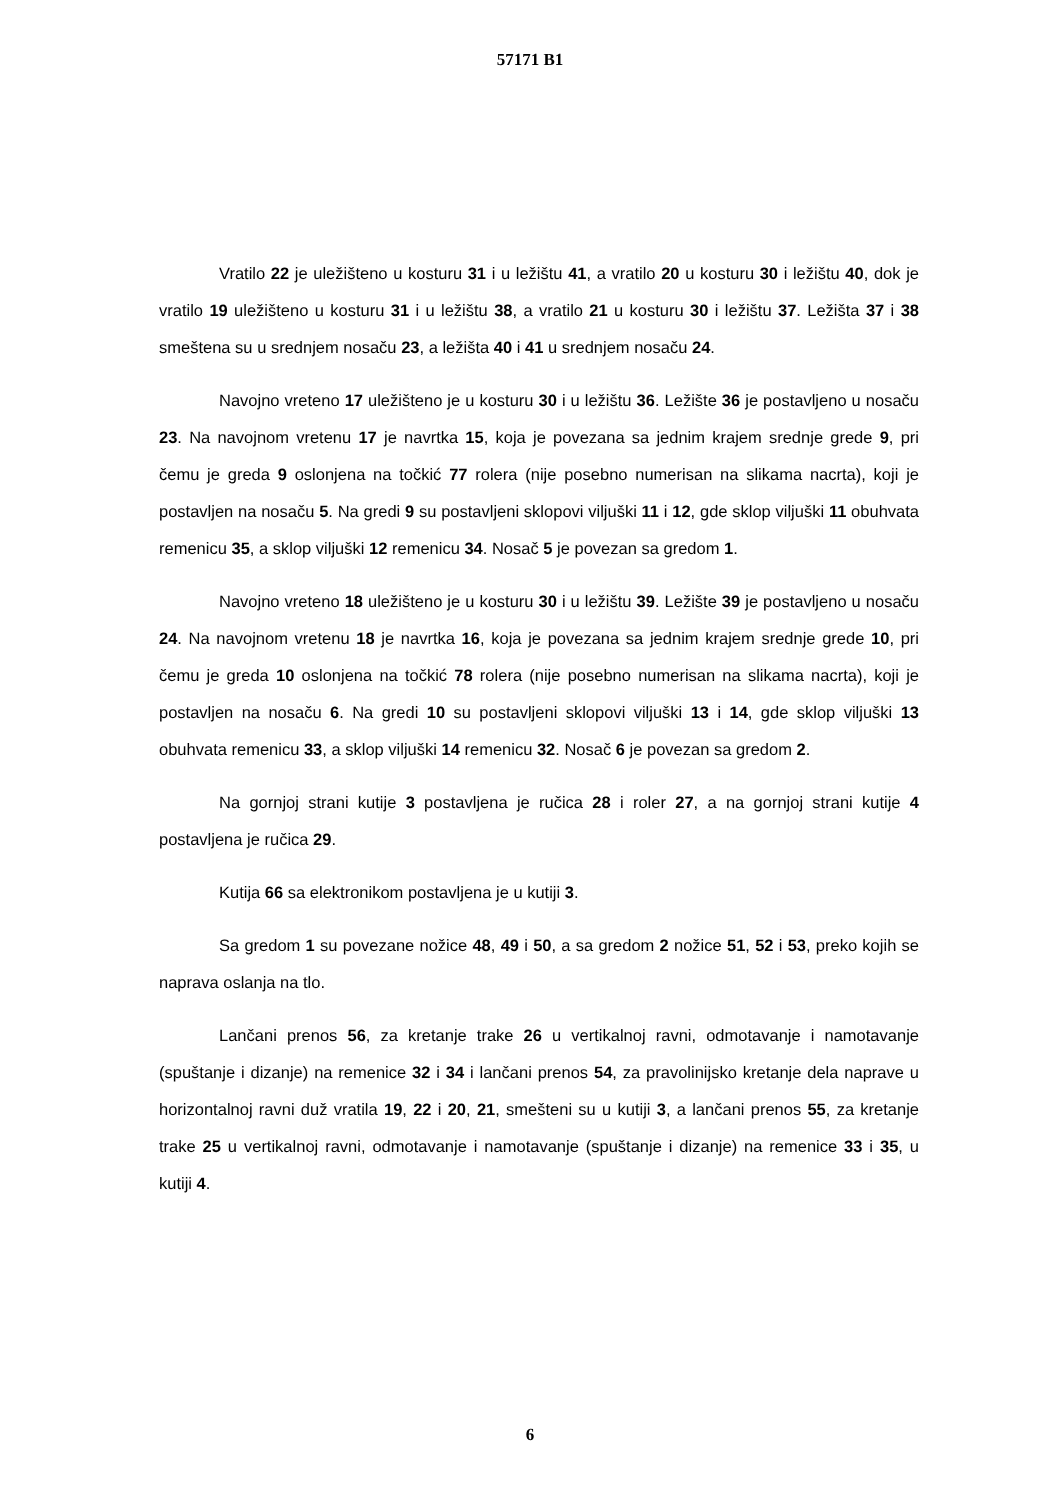57171 B1
Vratilo 22 je uležišteno u kosturu 31 i u ležištu 41, a vratilo 20 u kosturu 30 i ležištu 40, dok je vratilo 19 uležišteno u kosturu 31 i u ležištu 38, a vratilo 21 u kosturu 30 i ležištu 37. Ležišta 37 i 38 smeštena su u srednjem nosaču 23, a ležišta 40 i 41 u srednjem nosaču 24.
Navojno vreteno 17 uležišteno je u kosturu 30 i u ležištu 36. Ležište 36 je postavljeno u nosaču 23. Na navojnom vretenu 17 je navrtka 15, koja je povezana sa jednim krajem srednje grede 9, pri čemu je greda 9 oslonjena na točkić 77 rolera (nije posebno numerisan na slikama nacrta), koji je postavljen na nosaču 5. Na gredi 9 su postavljeni sklopovi viljuški 11 i 12, gde sklop viljuški 11 obuhvata remenicu 35, a sklop viljuški 12 remenicu 34. Nosač 5 je povezan sa gredom 1.
Navojno vreteno 18 uležišteno je u kosturu 30 i u ležištu 39. Ležište 39 je postavljeno u nosaču 24. Na navojnom vretenu 18 je navrtka 16, koja je povezana sa jednim krajem srednje grede 10, pri čemu je greda 10 oslonjena na točkić 78 rolera (nije posebno numerisan na slikama nacrta), koji je postavljen na nosaču 6. Na gredi 10 su postavljeni sklopovi viljuški 13 i 14, gde sklop viljuški 13 obuhvata remenicu 33, a sklop viljuški 14 remenicu 32. Nosač 6 je povezan sa gredom 2.
Na gornjoj strani kutije 3 postavljena je ručica 28 i roler 27, a na gornjoj strani kutije 4 postavljena je ručica 29.
Kutija 66 sa elektronikom postavljena je u kutiji 3.
Sa gredom 1 su povezane nožice 48, 49 i 50, a sa gredom 2 nožice 51, 52 i 53, preko kojih se naprava oslanja na tlo.
Lančani prenos 56, za kretanje trake 26 u vertikalnoj ravni, odmotavanje i namotavanje (spuštanje i dizanje) na remenice 32 i 34 i lančani prenos 54, za pravolinijsko kretanje dela naprave u horizontalnoj ravni duž vratila 19, 22 i 20, 21, smešteni su u kutiji 3, a lančani prenos 55, za kretanje trake 25 u vertikalnoj ravni, odmotavanje i namotavanje (spuštanje i dizanje) na remenice 33 i 35, u kutiji 4.
6